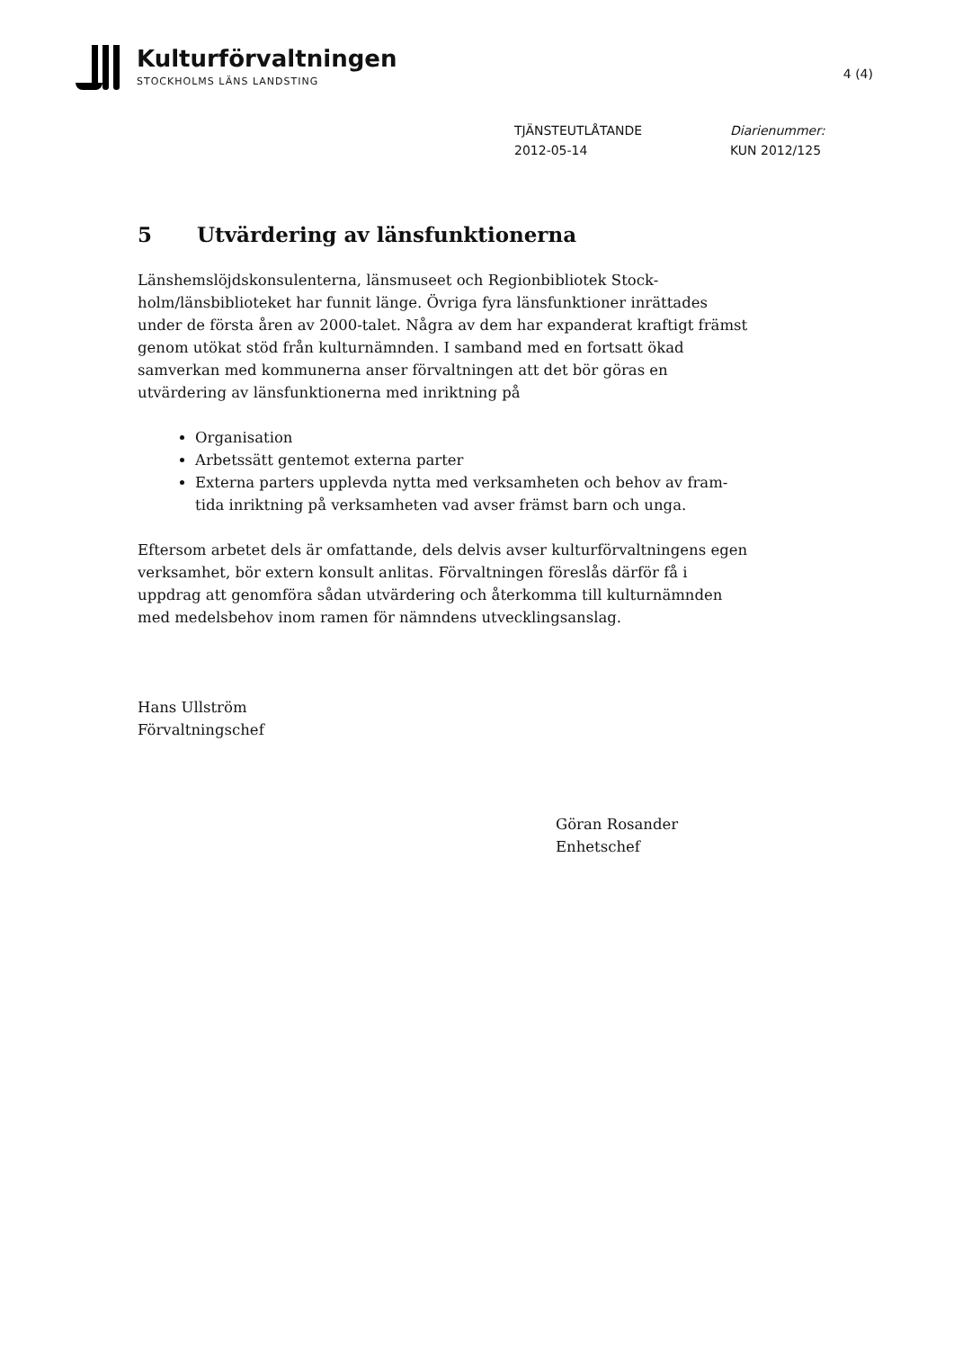Kulturförvaltningen
STOCKHOLMS LÄNS LANDSTING
4 (4)
TJÄNSTEUTLÅTANDE
2012-05-14
Diarienummer:
KUN 2012/125
5 Utvärdering av länsfunktionerna
Länshemslöjdskonsulenterna, länsmuseet och Regionbibliotek Stock-holm/länsbiblioteket har funnit länge. Övriga fyra länsfunktioner inrättades under de första åren av 2000-talet. Några av dem har expanderat kraftigt främst genom utökat stöd från kulturnämnden. I samband med en fortsatt ökad samverkan med kommunerna anser förvaltningen att det bör göras en utvärdering av länsfunktionerna med inriktning på
Organisation
Arbetssätt gentemot externa parter
Externa parters upplevda nytta med verksamheten och behov av fram-tida inriktning på verksamheten vad avser främst barn och unga.
Eftersom arbetet dels är omfattande, dels delvis avser kulturförvaltningens egen verksamhet, bör extern konsult anlitas. Förvaltningen föreslås därför få i uppdrag att genomföra sådan utvärdering och återkomma till kulturnämnden med medelsbehov inom ramen för nämndens utvecklingsanslag.
Hans Ullström
Förvaltningschef
Göran Rosander
Enhetschef